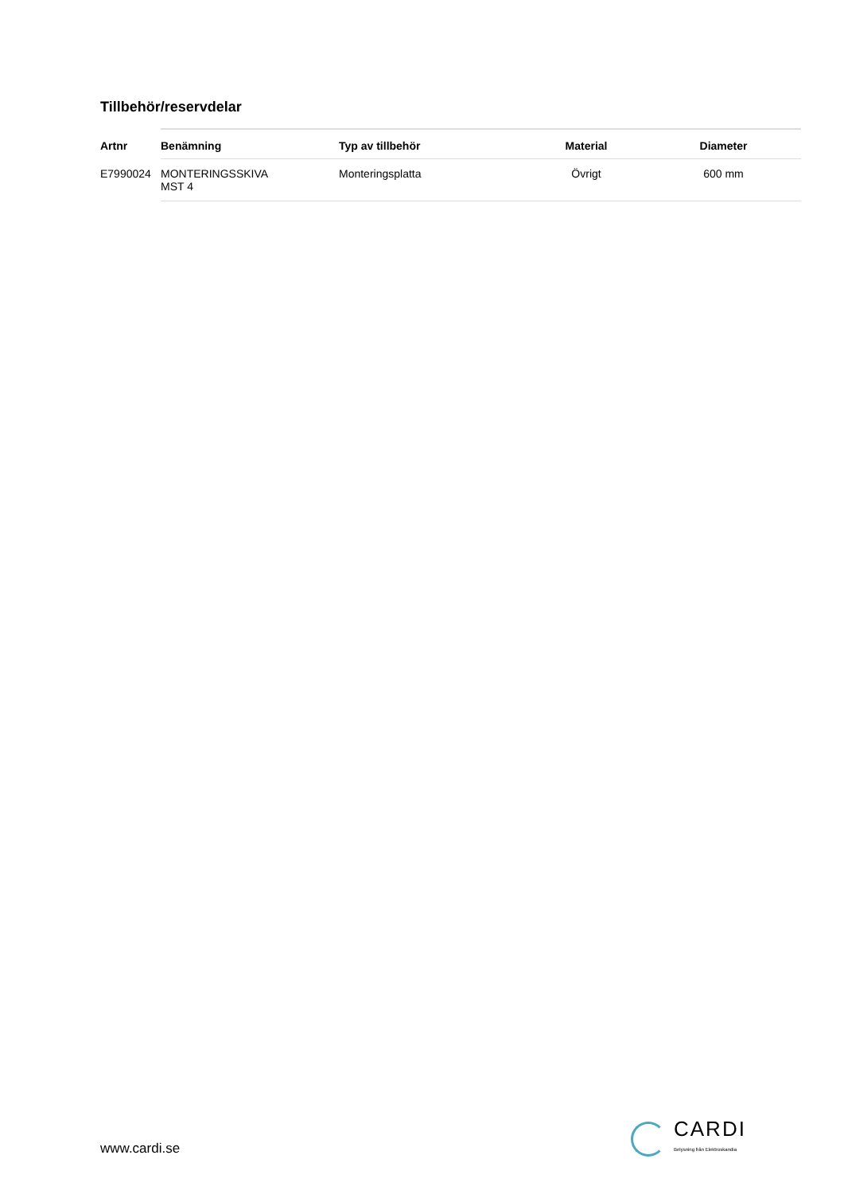Tillbehör/reservdelar
| Artnr | Benämning | Typ av tillbehör | Material | Diameter |
| --- | --- | --- | --- | --- |
| E7990024 | MONTERINGSSKIVA MST 4 | Monteringsplatta | Övrigt | 600 mm |
www.cardi.se
CARDI
Belysning från Elektroskandia